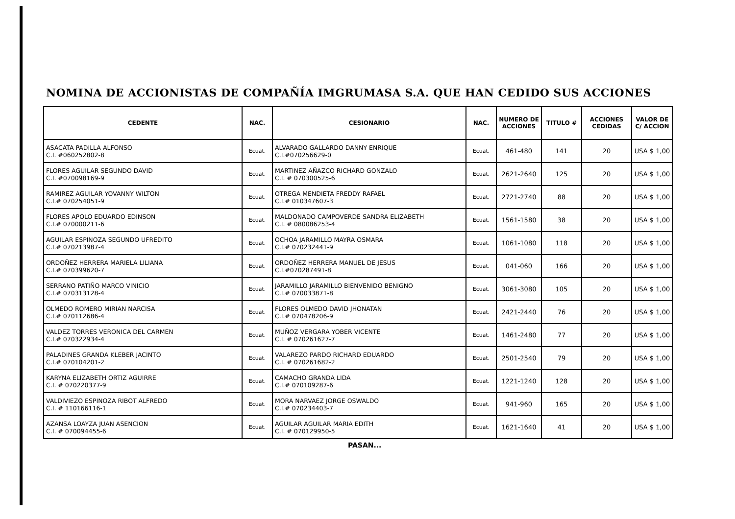NOMINA DE ACCIONISTAS DE COMPAÑÍA IMGRUMASA S.A. QUE HAN CEDIDO SUS ACCIONES
| CEDENTE | NAC. | CESIONARIO | NAC. | NUMERO DE ACCIONES | TITULO # | ACCIONES CEDIDAS | VALOR DE C/ ACCION |
| --- | --- | --- | --- | --- | --- | --- | --- |
| ASACATA PADILLA ALFONSO C.I. #060252802-8 | Ecuat. | ALVARADO GALLARDO DANNY ENRIQUE C.I.#070256629-0 | Ecuat. | 461-480 | 141 | 20 | USA $ 1,00 |
| FLORES AGUILAR SEGUNDO DAVID C.I. #070098169-9 | Ecuat. | MARTINEZ AÑAZCO RICHARD GONZALO C.I. # 070300525-6 | Ecuat. | 2621-2640 | 125 | 20 | USA $ 1,00 |
| RAMIREZ AGUILAR YOVANNY WILTON C.I.# 070254051-9 | Ecuat. | OTREGA MENDIETA FREDDY RAFAEL C.I.# 010347607-3 | Ecuat. | 2721-2740 | 88 | 20 | USA $ 1,00 |
| FLORES APOLO EDUARDO EDINSON C.I.# 070000211-6 | Ecuat. | MALDONADO CAMPOVERDE SANDRA ELIZABETH C.I. # 080086253-4 | Ecuat. | 1561-1580 | 38 | 20 | USA $ 1,00 |
| AGUILAR ESPINOZA SEGUNDO UFREDITO C.I.# 070213987-4 | Ecuat. | OCHOA JARAMILLO MAYRA OSMARA C.I.# 070232441-9 | Ecuat. | 1061-1080 | 118 | 20 | USA $ 1,00 |
| ORDOÑEZ HERRERA MARIELA LILIANA C.I.# 070399620-7 | Ecuat. | ORDOÑEZ HERRERA MANUEL DE JESUS C.I.#070287491-8 | Ecuat. | 041-060 | 166 | 20 | USA $ 1,00 |
| SERRANO PATIÑO MARCO VINICIO C.I.# 070313128-4 | Ecuat. | JARAMILLO JARAMILLO BIENVENIDO BENIGNO C.I.# 070033871-8 | Ecuat. | 3061-3080 | 105 | 20 | USA $ 1,00 |
| OLMEDO ROMERO MIRIAN NARCISA C.I.# 070112686-4 | Ecuat. | FLORES OLMEDO DAVID JHONATAN C.I.# 070478206-9 | Ecuat. | 2421-2440 | 76 | 20 | USA $ 1,00 |
| VALDEZ TORRES VERONICA DEL CARMEN C.I.# 070322934-4 | Ecuat. | MUÑOZ VERGARA YOBER VICENTE C.I. # 070261627-7 | Ecuat. | 1461-2480 | 77 | 20 | USA $ 1,00 |
| PALADINES GRANDA KLEBER JACINTO C.I.# 070104201-2 | Ecuat. | VALAREZO PARDO RICHARD EDUARDO C.I. # 070261682-2 | Ecuat. | 2501-2540 | 79 | 20 | USA $ 1,00 |
| KARYNA ELIZABETH ORTIZ AGUIRRE C.I. # 070220377-9 | Ecuat. | CAMACHO GRANDA LIDA C.I.# 070109287-6 | Ecuat. | 1221-1240 | 128 | 20 | USA $ 1,00 |
| VALDIVIEZO ESPINOZA RIBOT ALFREDO C.I. # 110166116-1 | Ecuat. | MORA NARVAEZ JORGE OSWALDO C.I.# 070234403-7 | Ecuat. | 941-960 | 165 | 20 | USA $ 1,00 |
| AZANSA LOAYZA JUAN ASENCION C.I. # 070094455-6 | Ecuat. | AGUILAR AGUILAR MARIA EDITH C.I. # 070129950-5 | Ecuat. | 1621-1640 | 41 | 20 | USA $ 1,00 |
PASAN...